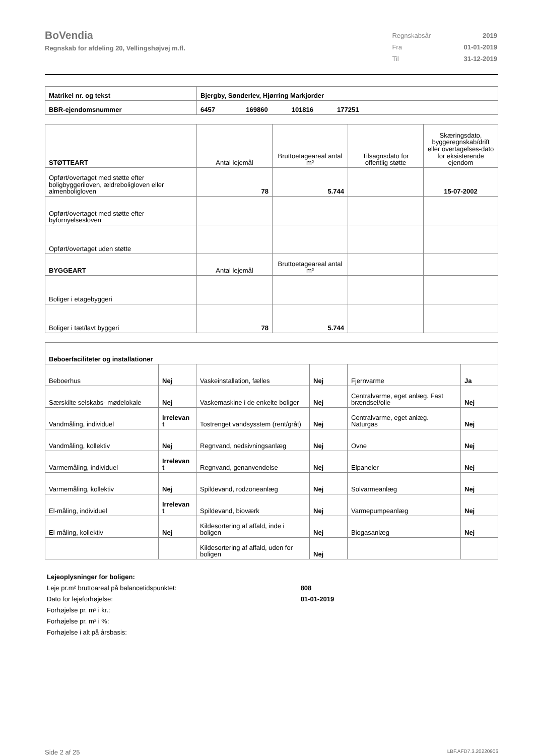BoVendia
Regnskab for afdeling 20, Vellingshøjvej m.fl.
| Regnskabsår | 2019 |
| Fra | 01-01-2019 |
| Til | 31-12-2019 |
| Matrikel nr. og tekst | Bjergby, Sønderlev, Hjørring Markjorder |
| BBR-ejendomsnummer | 6457 169860 101816 177251 |
| STØTTEART | Antal lejemål | Bruttoetageareal antal m² | Tilsagnsdato for offentlig støtte | Skæringsdato, byggeregnskab/drift eller overtagelses-dato for eksisterende ejendom |
| Opført/overtaget med støtte efter boligbyggeriloven, ældreboligloven eller almenboligloven | 78 | 5.744 | | 15-07-2002 |
| Opført/overtaget med støtte efter byfornyelsesloven | | | | |
| Opført/overtaget uden støtte | | | | |
| BYGGEART | Antal lejemål | Bruttoetageareal antal m² | | |
| Boliger i etagebyggeri | | | | |
| Boliger i tæt/lavt byggeri | 78 | 5.744 | | |
| Beboerfaciliteter og installationer | | | | | |
| Beboerhus | Nej | Vaskeinstallation, fælles | Nej | Fjernvarme | Ja |
| Særskilte selskabs- mødelokale | Nej | Vaskemaskine i de enkelte boliger | Nej | Centralvarme, eget anlæg. Fast brændsel/olie | Nej |
| Vandmåling, individuel | Irrelevan t | Tostrenget vandsysstem (rent/gråt) | Nej | Centralvarme, eget anlæg. Naturgas | Nej |
| Vandmåling, kollektiv | Nej | Regnvand, nedsivningsanlæg | Nej | Ovne | Nej |
| Varmemåling, individuel | Irrelevan t | Regnvand, genanvendelse | Nej | Elpaneler | Nej |
| Varmemåling, kollektiv | Nej | Spildevand, rodzoneanlæg | Nej | Solvarmeanlæg | Nej |
| El-måling, individuel | Irrelevan t | Spildevand, bioværk | Nej | Varmepumpeanlæg | Nej |
| El-måling, kollektiv | Nej | Kildesortering af affald, inde i boligen | Nej | Biogasanlæg | Nej |
| | | Kildesortering af affald, uden for boligen | Nej | | |
Lejeoplysninger for boligen:
Leje pr.m² bruttoareal på balancetidspunktet: 808
Dato for lejeforhøjelse: 01-01-2019
Forhøjelse pr. m² i kr.:
Forhøjelse pr. m² i %:
Forhøjelse i alt på årsbasis:
Side 2 af 25 LBF.AFD7.3.20220906